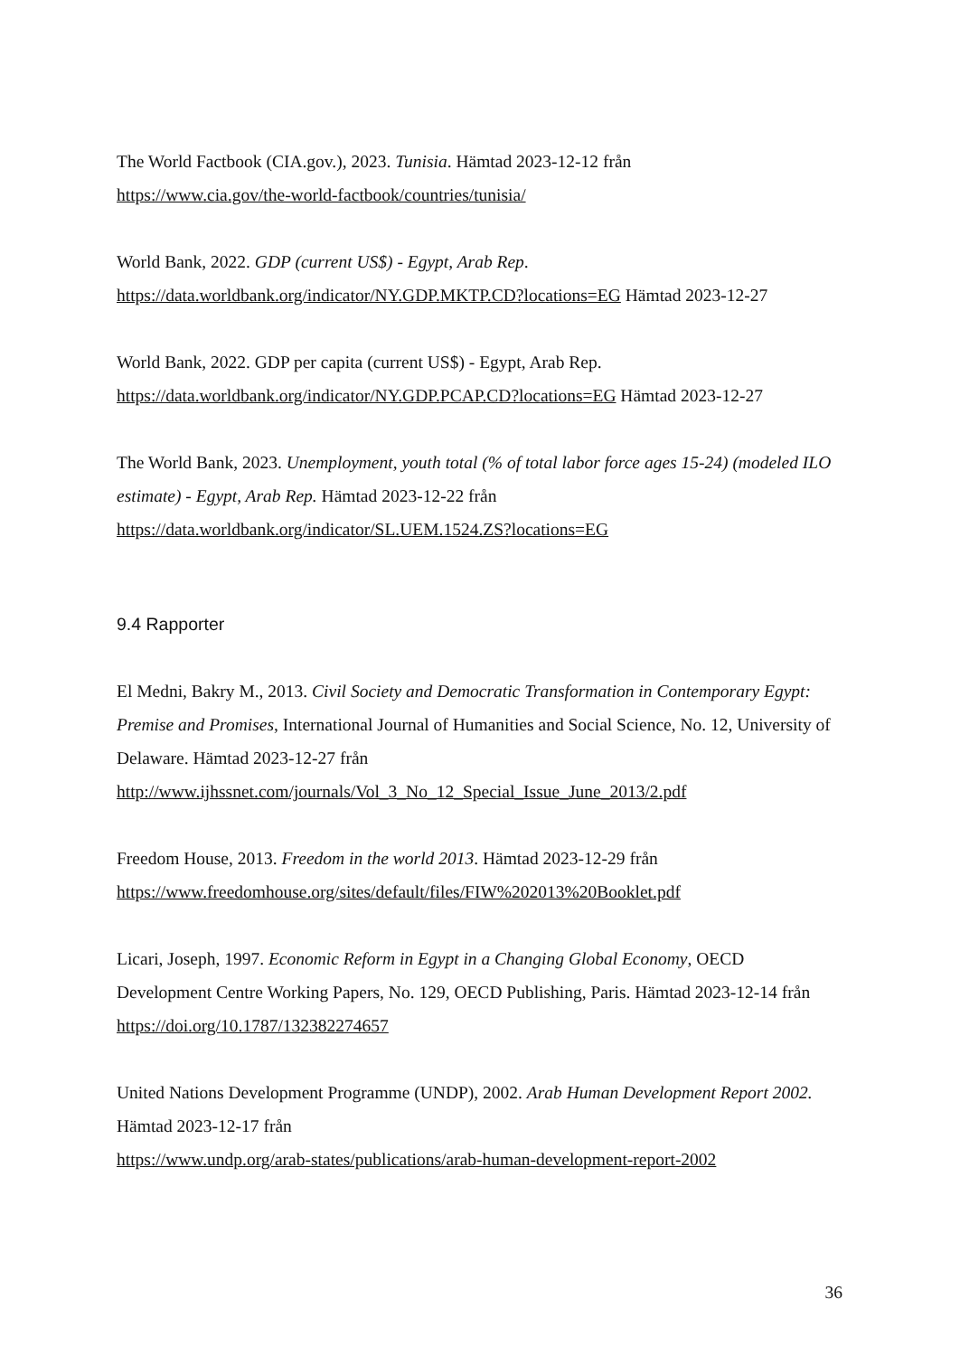The World Factbook (CIA.gov.), 2023. Tunisia. Hämtad 2023-12-12 från
https://www.cia.gov/the-world-factbook/countries/tunisia/
World Bank, 2022. GDP (current US$) - Egypt, Arab Rep.
https://data.worldbank.org/indicator/NY.GDP.MKTP.CD?locations=EG Hämtad 2023-12-27
World Bank, 2022. GDP per capita (current US$) - Egypt, Arab Rep.
https://data.worldbank.org/indicator/NY.GDP.PCAP.CD?locations=EG Hämtad 2023-12-27
The World Bank, 2023. Unemployment, youth total (% of total labor force ages 15-24) (modeled ILO estimate) - Egypt, Arab Rep. Hämtad 2023-12-22 från
https://data.worldbank.org/indicator/SL.UEM.1524.ZS?locations=EG
9.4 Rapporter
El Medni, Bakry M., 2013. Civil Society and Democratic Transformation in Contemporary Egypt: Premise and Promises, International Journal of Humanities and Social Science, No. 12, University of Delaware. Hämtad 2023-12-27 från
http://www.ijhssnet.com/journals/Vol_3_No_12_Special_Issue_June_2013/2.pdf
Freedom House, 2013. Freedom in the world 2013. Hämtad 2023-12-29 från
https://www.freedomhouse.org/sites/default/files/FIW%202013%20Booklet.pdf
Licari, Joseph, 1997. Economic Reform in Egypt in a Changing Global Economy, OECD Development Centre Working Papers, No. 129, OECD Publishing, Paris. Hämtad 2023-12-14 från https://doi.org/10.1787/132382274657
United Nations Development Programme (UNDP), 2002. Arab Human Development Report 2002. Hämtad 2023-12-17 från
https://www.undp.org/arab-states/publications/arab-human-development-report-2002
36